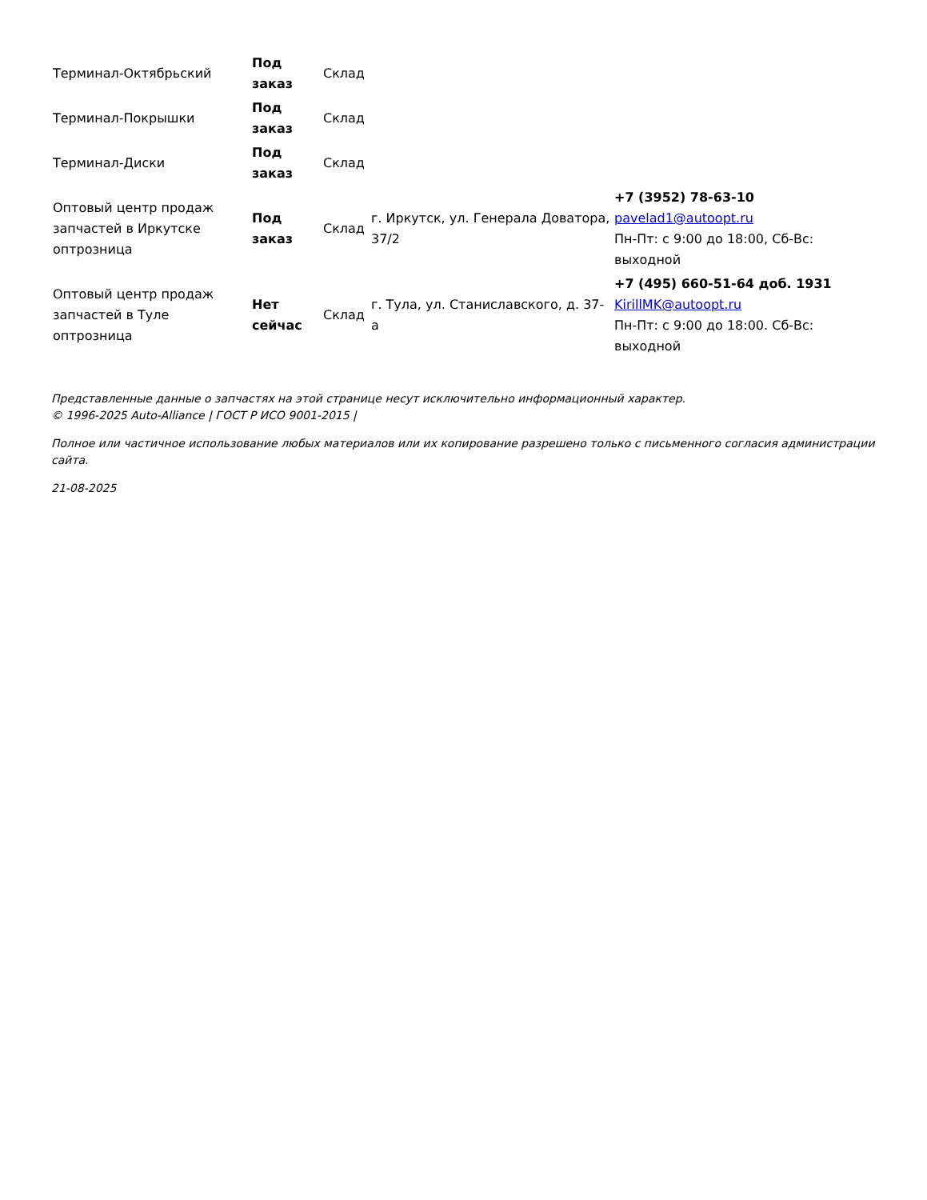| Терминал-Октябрьский | Под заказ | Склад | | |
| Терминал-Покрышки | Под заказ | Склад | | |
| Терминал-Диски | Под заказ | Склад | | |
| Оптовый центр продаж запчастей в Иркутске оптрозница | Под заказ | Склад | г. Иркутск, ул. Генерала Доватора, 37/2 | +7 (3952) 78-63-10 pavelad1@autoopt.ru Пн-Пт: с 9:00 до 18:00, Сб-Вс: выходной |
| Оптовый центр продаж запчастей в Туле оптрозница | Нет сейчас | Склад | г. Тула, ул. Станиславского, д. 37-а | +7 (495) 660-51-64 доб. 1931 KirillMK@autoopt.ru Пн-Пт: с 9:00 до 18:00. Сб-Вс: выходной |
Представленные данные о запчастях на этой странице несут исключительно информационный характер.
© 1996-2025 Auto-Alliance | ГОСТ Р ИСО 9001-2015 |
Полное или частичное использование любых материалов или их копирование разрешено только с письменного согласия администрации сайта.
21-08-2025